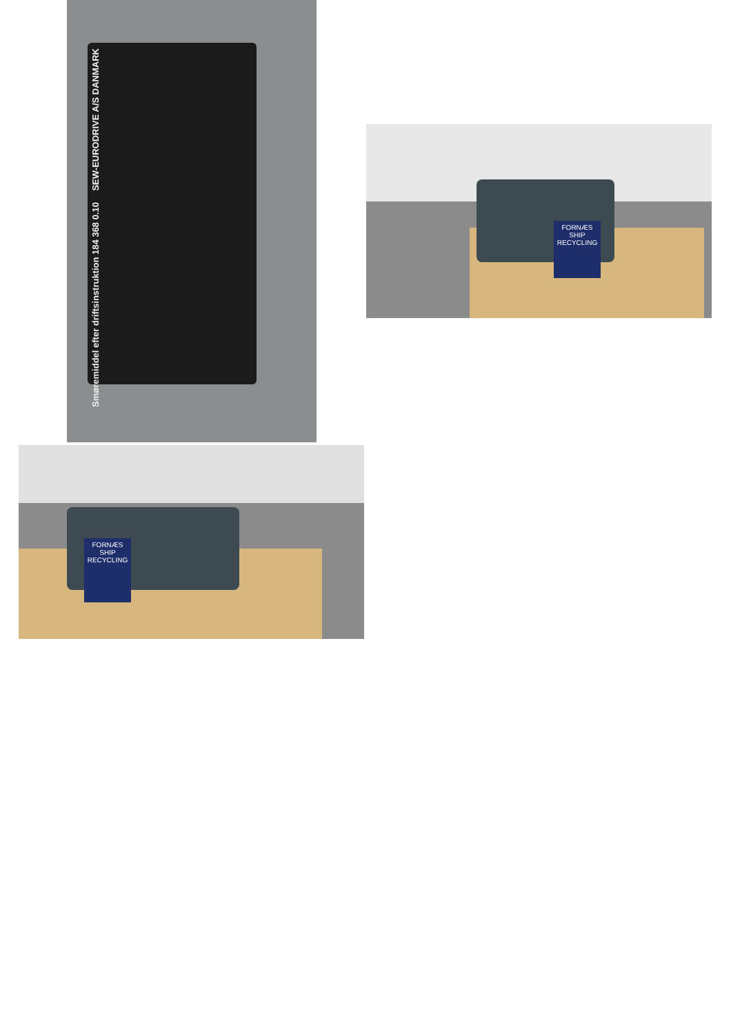SEW-EURODRIVE A/S DANMARK
Smøremiddel efter driftsinstruktion 184 368 0.10
FORNÆS SHIP RECYCLING
FORNÆS SHIP RECYCLING